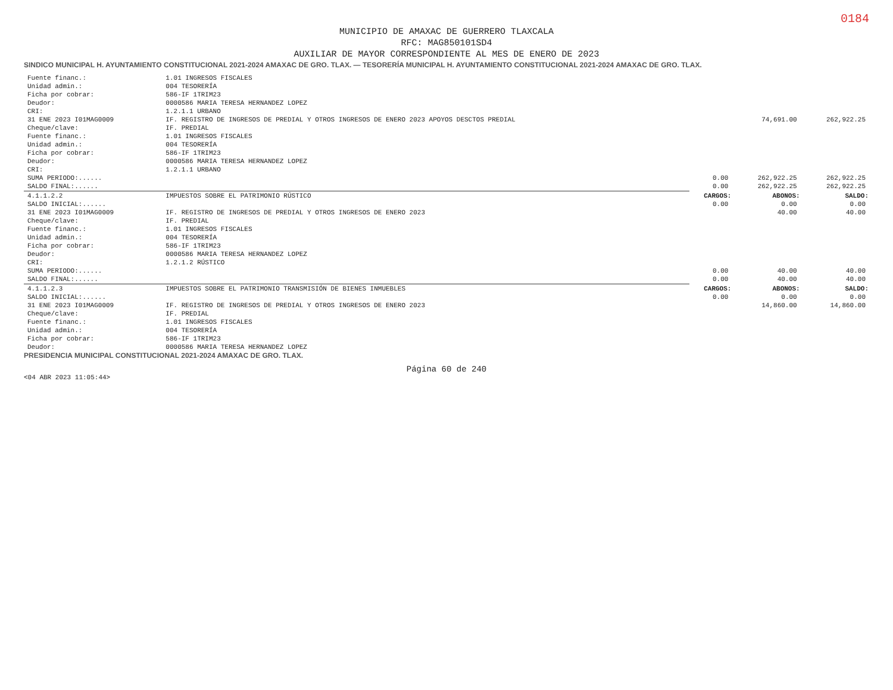0184
MUNICIPIO DE AMAXAC DE GUERRERO TLAXCALA
RFC: MAG850101SD4
AUXILIAR DE MAYOR CORRESPONDIENTE AL MES DE ENERO DE 2023
SINDICO MUNICIPAL H. AYUNTAMIENTO CONSTITUCIONAL 2021-2024 AMAXAC DE GRO. TLAX. — TESORERÍA MUNICIPAL H. AYUNTAMIENTO CONSTITUCIONAL 2021-2024 AMAXAC DE GRO. TLAX.
| Fuente financ.: | 1.01 INGRESOS FISCALES | | | |
| Unidad admin.: | 004 TESORERÍA | | | |
| Ficha por cobrar: | 586-IF 1TRIM23 | | | |
| Deudor: | 0000586 MARIA TERESA HERNANDEZ LOPEZ | | | |
| CRI: | 1.2.1.1 URBANO | | | |
| 31 ENE 2023 I01MAG0009 | IF. REGISTRO DE INGRESOS DE PREDIAL Y OTROS INGRESOS DE ENERO 2023 APOYOS DESCTOS PREDIAL | | 74,691.00 | 262,922.25 |
| Cheque/clave: | IF. PREDIAL | | | |
| Fuente financ.: | 1.01 INGRESOS FISCALES | | | |
| Unidad admin.: | 004 TESORERÍA | | | |
| Ficha por cobrar: | 586-IF 1TRIM23 | | | |
| Deudor: | 0000586 MARIA TERESA HERNANDEZ LOPEZ | | | |
| CRI: | 1.2.1.1 URBANO | | | |
| SUMA PERIODO:...... | | 0.00 | 262,922.25 | 262,922.25 |
| SALDO FINAL:...... | | 0.00 | 262,922.25 | 262,922.25 |
| 4.1.1.2.2 | IMPUESTOS SOBRE EL PATRIMONIO RÚSTICO | CARGOS: | ABONOS: | SALDO: |
| SALDO INICIAL:...... | | 0.00 | 0.00 | 0.00 |
| 31 ENE 2023 I01MAG0009 | IF. REGISTRO DE INGRESOS DE PREDIAL Y OTROS INGRESOS DE ENERO 2023 | | 40.00 | 40.00 |
| Cheque/clave: | IF. PREDIAL | | | |
| Fuente financ.: | 1.01 INGRESOS FISCALES | | | |
| Unidad admin.: | 004 TESORERÍA | | | |
| Ficha por cobrar: | 586-IF 1TRIM23 | | | |
| Deudor: | 0000586 MARIA TERESA HERNANDEZ LOPEZ | | | |
| CRI: | 1.2.1.2 RÚSTICO | | | |
| SUMA PERIODO:...... | | 0.00 | 40.00 | 40.00 |
| SALDO FINAL:...... | | 0.00 | 40.00 | 40.00 |
| 4.1.1.2.3 | IMPUESTOS SOBRE EL PATRIMONIO TRANSMISIÓN DE BIENES INMUEBLES | CARGOS: | ABONOS: | SALDO: |
| SALDO INICIAL:...... | | 0.00 | 0.00 | 0.00 |
| 31 ENE 2023 I01MAG0009 | IF. REGISTRO DE INGRESOS DE PREDIAL Y OTROS INGRESOS DE ENERO 2023 | | 14,860.00 | 14,860.00 |
| Cheque/clave: | IF. PREDIAL | | | |
| Fuente financ.: | 1.01 INGRESOS FISCALES | | | |
| Unidad admin.: | 004 TESORERÍA | | | |
| Ficha por cobrar: | 586-IF 1TRIM23 | | | |
| Deudor: | 0000586 MARIA TERESA HERNANDEZ LOPEZ | | | |
PRESIDENCIA MUNICIPAL CONSTITUCIONAL 2021-2024 AMAXAC DE GRO. TLAX.
Página 60 de 240
<04 ABR 2023 11:05:44>